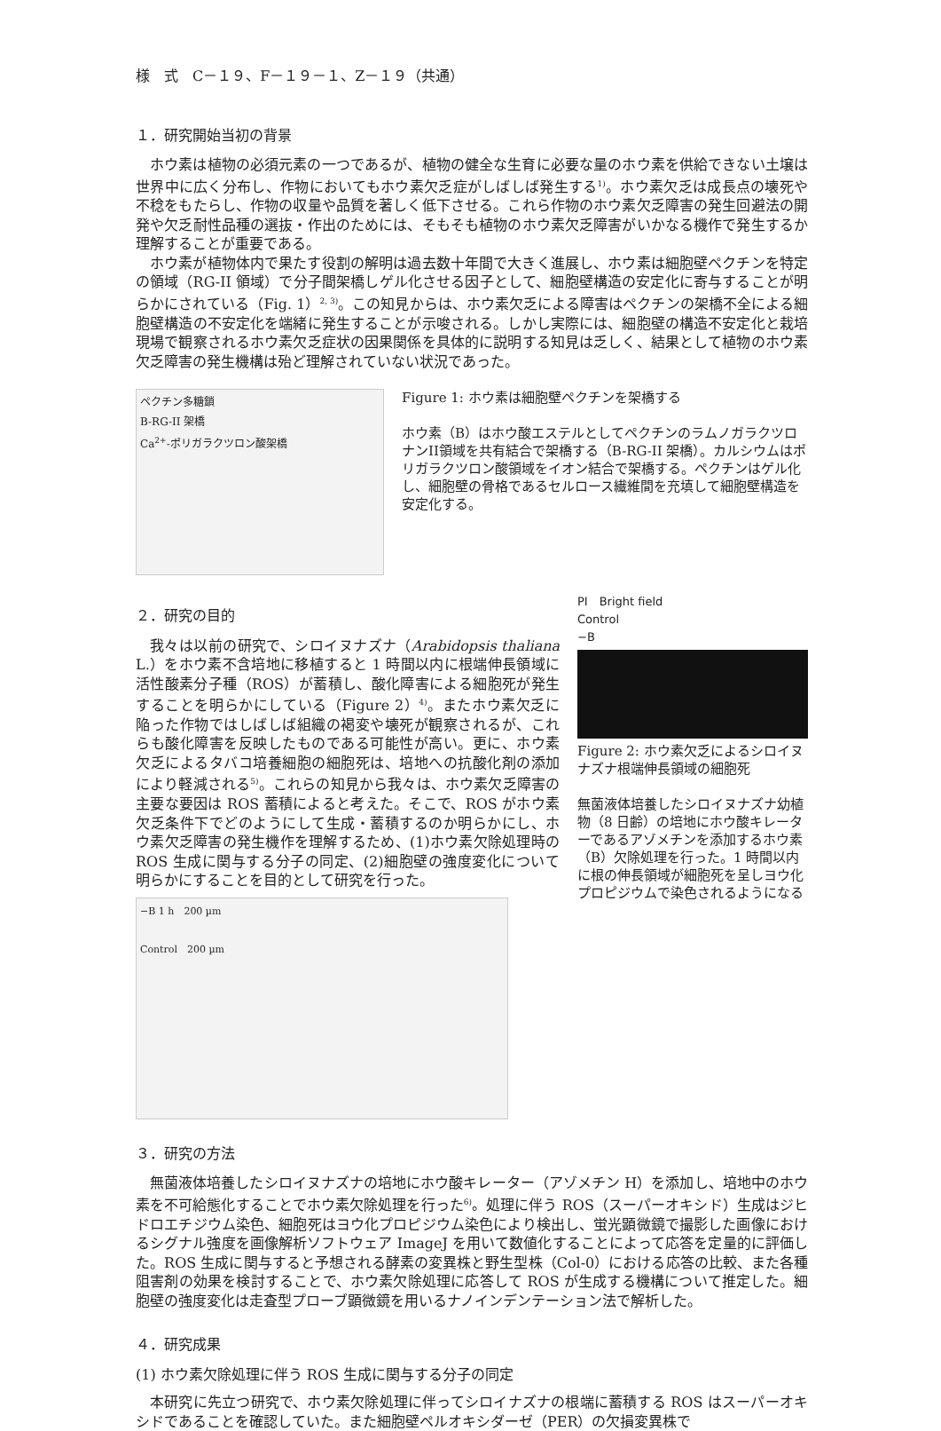様　式　C－１９、F－１９－１、Z－１９（共通）
１．研究開始当初の背景
ホウ素は植物の必須元素の一つであるが、植物の健全な生育に必要な量のホウ素を供給できない土壌は世界中に広く分布し、作物においてもホウ素欠乏症がしばしば発生する<sup>1)</sup>。ホウ素欠乏は成長点の壊死や不稔をもたらし、作物の収量や品質を著しく低下させる。これら作物のホウ素欠乏障害の発生回避法の開発や欠乏耐性品種の選抜・作出のためには、そもそも植物のホウ素欠乏障害がいかなる機作で発生するか理解することが重要である。
ホウ素が植物体内で果たす役割の解明は過去数十年間で大きく進展し、ホウ素は細胞壁ペクチンを特定の領域（RG-II 領域）で分子間架橋しゲル化させる因子として、細胞壁構造の安定化に寄与することが明らかにされている（Fig. 1）<sup>2, 3)</sup>。この知見からは、ホウ素欠乏による障害はペクチンの架橋不全による細胞壁構造の不安定化を端緒に発生することが示唆される。しかし実際には、細胞壁の構造不安定化と栽培現場で観察されるホウ素欠乏症状の因果関係を具体的に説明する知見は乏しく、結果として植物のホウ素欠乏障害の発生機構は殆ど理解されていない状況であった。
ペクチン多糖鎖
B-RG-II 架橋
Ca<sup>2+</sup>-ポリガラクツロン酸架橋
Figure 1: ホウ素は細胞壁ペクチンを架橋する
ホウ素（B）はホウ酸エステルとしてペクチンのラムノガラクツロナンII領域を共有結合で架橋する（B-RG-II 架橋）。カルシウムはポリガラクツロン酸領域をイオン結合で架橋する。ペクチンはゲル化し、細胞壁の骨格であるセルロース繊維間を充填して細胞壁構造を安定化する。
２．研究の目的
我々は以前の研究で、シロイヌナズナ（Arabidopsis thaliana L.）をホウ素不含培地に移植すると 1 時間以内に根端伸長領域に活性酸素分子種（ROS）が蓄積し、酸化障害による細胞死が発生することを明らかにしている（Figure 2）<sup>4)</sup>。またホウ素欠乏に陥った作物ではしばしば組織の褐変や壊死が観察されるが、これらも酸化障害を反映したものである可能性が高い。更に、ホウ素欠乏によるタバコ培養細胞の細胞死は、培地への抗酸化剤の添加により軽減される<sup>5)</sup>。これらの知見から我々は、ホウ素欠乏障害の主要な要因は ROS 蓄積によると考えた。そこで、ROS がホウ素欠乏条件下でどのようにして生成・蓄積するのか明らかにし、ホウ素欠乏障害の発生機作を理解するため、(1)ホウ素欠除処理時の ROS 生成に関与する分子の同定、(2)細胞壁の強度変化について明らかにすることを目的として研究を行った。
−B 1 h　200 µm
Control　200 µm
PI　Bright field
Control
−B
Figure 2: ホウ素欠乏によるシロイヌナズナ根端伸長領域の細胞死
無菌液体培養したシロイヌナズナ幼植物（8 日齢）の培地にホウ酸キレーターであるアゾメチンを添加するホウ素（B）欠除処理を行った。1 時間以内に根の伸長領域が細胞死を呈しヨウ化プロピジウムで染色されるようになる
３．研究の方法
無菌液体培養したシロイヌナズナの培地にホウ酸キレーター（アゾメチン H）を添加し、培地中のホウ素を不可給態化することでホウ素欠除処理を行った<sup>6)</sup>。処理に伴う ROS（スーパーオキシド）生成はジヒドロエチジウム染色、細胞死はヨウ化プロピジウム染色により検出し、蛍光顕微鏡で撮影した画像におけるシグナル強度を画像解析ソフトウェア ImageJ を用いて数値化することによって応答を定量的に評価した。ROS 生成に関与すると予想される酵素の変異株と野生型株（Col-0）における応答の比較、また各種阻害剤の効果を検討することで、ホウ素欠除処理に応答して ROS が生成する機構について推定した。細胞壁の強度変化は走査型プローブ顕微鏡を用いるナノインデンテーション法で解析した。
４．研究成果
(1) ホウ素欠除処理に伴う ROS 生成に関与する分子の同定
本研究に先立つ研究で、ホウ素欠除処理に伴ってシロイナズナの根端に蓄積する ROS はスーパーオキシドであることを確認していた。また細胞壁ペルオキシダーゼ（PER）の欠損変異株で